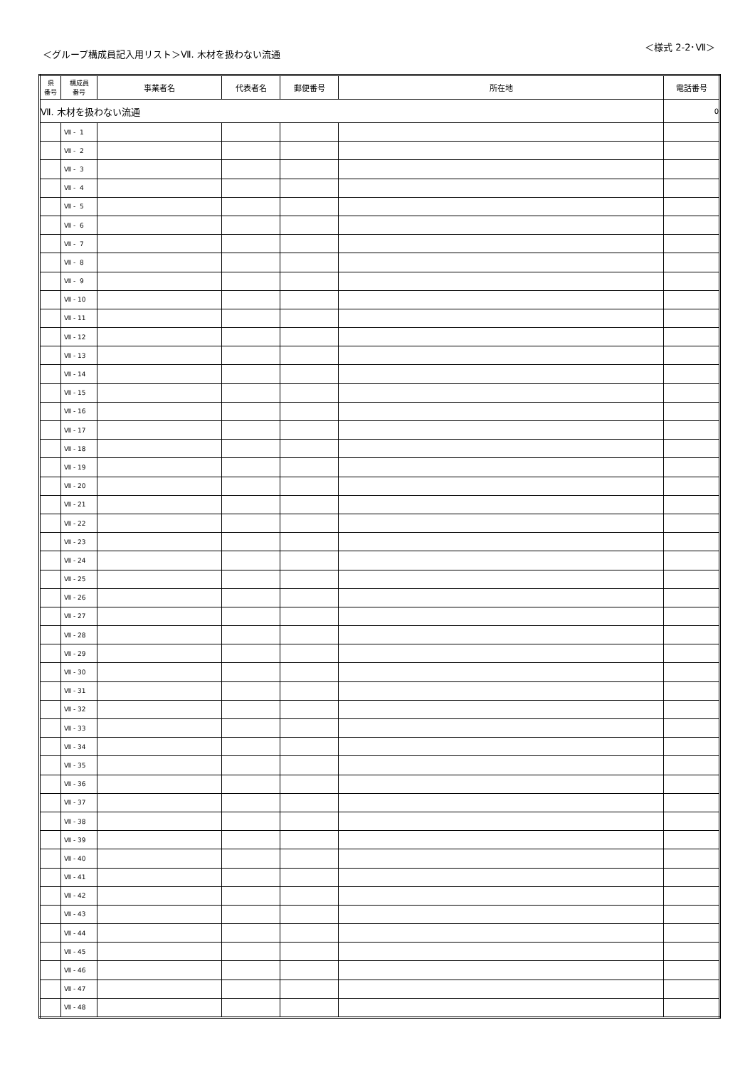＜グループ構成員記入用リスト＞Ⅶ. 木材を扱わない流通
＜様式 2-2･Ⅶ＞
| 県 番号 | 構成員 番号 | 事業者名 | 代表者名 | 郵便番号 | 所在地 | 電話番号 |
| --- | --- | --- | --- | --- | --- | --- |
| Ⅶ. 木材を扱わない流通 | | | | | | 0 |
| | Ⅶ - 1 | | | | | |
| | Ⅶ - 2 | | | | | |
| | Ⅶ - 3 | | | | | |
| | Ⅶ - 4 | | | | | |
| | Ⅶ - 5 | | | | | |
| | Ⅶ - 6 | | | | | |
| | Ⅶ - 7 | | | | | |
| | Ⅶ - 8 | | | | | |
| | Ⅶ - 9 | | | | | |
| | Ⅶ - 10 | | | | | |
| | Ⅶ - 11 | | | | | |
| | Ⅶ - 12 | | | | | |
| | Ⅶ - 13 | | | | | |
| | Ⅶ - 14 | | | | | |
| | Ⅶ - 15 | | | | | |
| | Ⅶ - 16 | | | | | |
| | Ⅶ - 17 | | | | | |
| | Ⅶ - 18 | | | | | |
| | Ⅶ - 19 | | | | | |
| | Ⅶ - 20 | | | | | |
| | Ⅶ - 21 | | | | | |
| | Ⅶ - 22 | | | | | |
| | Ⅶ - 23 | | | | | |
| | Ⅶ - 24 | | | | | |
| | Ⅶ - 25 | | | | | |
| | Ⅶ - 26 | | | | | |
| | Ⅶ - 27 | | | | | |
| | Ⅶ - 28 | | | | | |
| | Ⅶ - 29 | | | | | |
| | Ⅶ - 30 | | | | | |
| | Ⅶ - 31 | | | | | |
| | Ⅶ - 32 | | | | | |
| | Ⅶ - 33 | | | | | |
| | Ⅶ - 34 | | | | | |
| | Ⅶ - 35 | | | | | |
| | Ⅶ - 36 | | | | | |
| | Ⅶ - 37 | | | | | |
| | Ⅶ - 38 | | | | | |
| | Ⅶ - 39 | | | | | |
| | Ⅶ - 40 | | | | | |
| | Ⅶ - 41 | | | | | |
| | Ⅶ - 42 | | | | | |
| | Ⅶ - 43 | | | | | |
| | Ⅶ - 44 | | | | | |
| | Ⅶ - 45 | | | | | |
| | Ⅶ - 46 | | | | | |
| | Ⅶ - 47 | | | | | |
| | Ⅶ - 48 | | | | | |